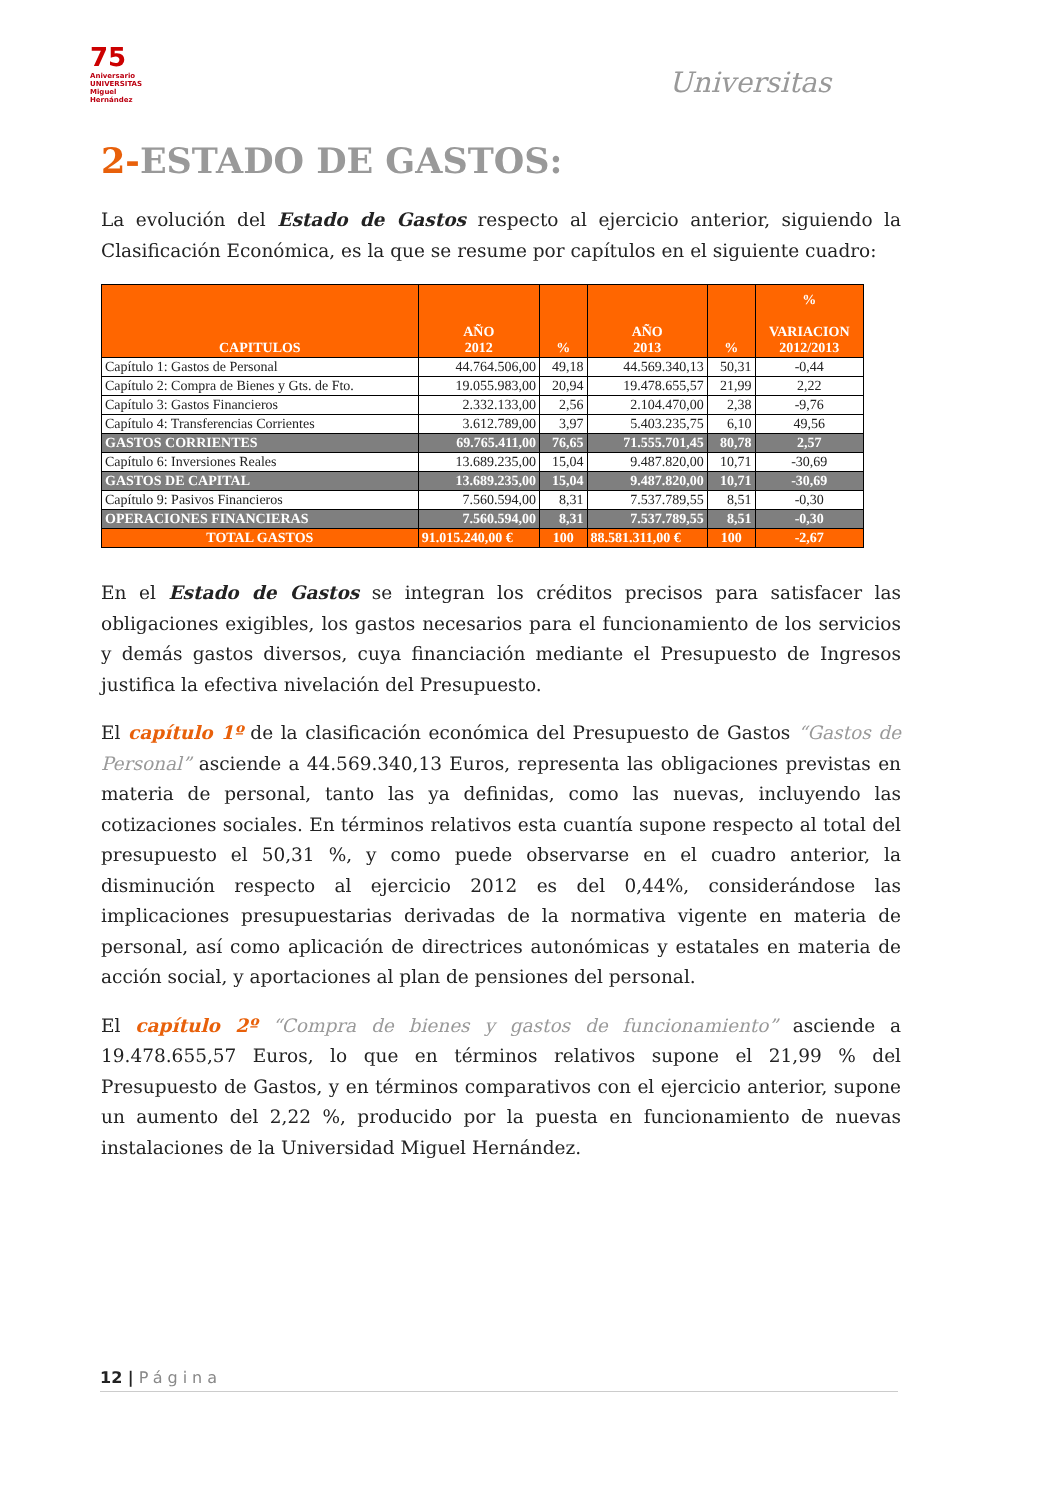75
Aniversario UNIVERSITAS Miguel Hernández
Universitas
2-ESTADO DE GASTOS:
La evolución del Estado de Gastos respecto al ejercicio anterior, siguiendo la Clasificación Económica, es la que se resume por capítulos en el siguiente cuadro:
| CAPITULOS | AÑO 2012 | % | AÑO 2013 | % | % VARIACION 2012/2013 |
| --- | --- | --- | --- | --- | --- |
| Capítulo 1: Gastos de Personal | 44.764.506,00 | 49,18 | 44.569.340,13 | 50,31 | -0,44 |
| Capítulo 2: Compra de Bienes y Gts. de Fto. | 19.055.983,00 | 20,94 | 19.478.655,57 | 21,99 | 2,22 |
| Capítulo 3: Gastos Financieros | 2.332.133,00 | 2,56 | 2.104.470,00 | 2,38 | -9,76 |
| Capítulo 4: Transferencias Corrientes | 3.612.789,00 | 3,97 | 5.403.235,75 | 6,10 | 49,56 |
| GASTOS CORRIENTES | 69.765.411,00 | 76,65 | 71.555.701,45 | 80,78 | 2,57 |
| Capítulo 6: Inversiones Reales | 13.689.235,00 | 15,04 | 9.487.820,00 | 10,71 | -30,69 |
| GASTOS DE CAPITAL | 13.689.235,00 | 15,04 | 9.487.820,00 | 10,71 | -30,69 |
| Capítulo 9: Pasivos Financieros | 7.560.594,00 | 8,31 | 7.537.789,55 | 8,51 | -0,30 |
| OPERACIONES FINANCIERAS | 7.560.594,00 | 8,31 | 7.537.789,55 | 8,51 | -0,30 |
| TOTAL GASTOS | 91.015.240,00 € | 100 | 88.581.311,00 € | 100 | -2,67 |
En el Estado de Gastos se integran los créditos precisos para satisfacer las obligaciones exigibles, los gastos necesarios para el funcionamiento de los servicios y demás gastos diversos, cuya financiación mediante el Presupuesto de Ingresos justifica la efectiva nivelación del Presupuesto.
El capítulo 1º de la clasificación económica del Presupuesto de Gastos “Gastos de Personal” asciende a 44.569.340,13 Euros, representa las obligaciones previstas en materia de personal, tanto las ya definidas, como las nuevas, incluyendo las cotizaciones sociales. En términos relativos esta cuantía supone respecto al total del presupuesto el 50,31 %, y como puede observarse en el cuadro anterior, la disminución respecto al ejercicio 2012 es del 0,44%, considerándose las implicaciones presupuestarias derivadas de la normativa vigente en materia de personal, así como aplicación de directrices autonómicas y estatales en materia de acción social, y aportaciones al plan de pensiones del personal.
El capítulo 2º “Compra de bienes y gastos de funcionamiento” asciende a 19.478.655,57 Euros, lo que en términos relativos supone el 21,99 % del Presupuesto de Gastos, y en términos comparativos con el ejercicio anterior, supone un aumento del 2,22 %, producido por la puesta en funcionamiento de nuevas instalaciones de la Universidad Miguel Hernández.
12 | Página